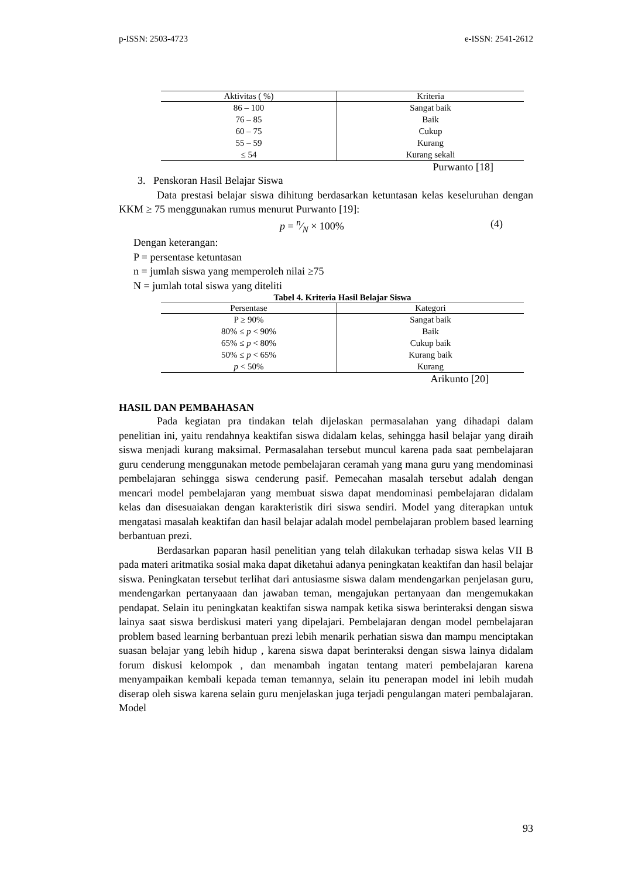p-ISSN: 2503-4723 e-ISSN: 2541-2612
| Aktivitas ( %) | Kriteria |
| --- | --- |
| 86 – 100 | Sangat baik |
| 76 – 85 | Baik |
| 60 – 75 | Cukup |
| 55 – 59 | Kurang |
| ≤ 54 | Kurang sekali |
Purwanto [18]
3. Penskoran Hasil Belajar Siswa
Data prestasi belajar siswa dihitung berdasarkan ketuntasan kelas keseluruhan dengan KKM ≥ 75 menggunakan rumus menurut Purwanto [19]:
p = n⁄N × 100% (4)
Dengan keterangan:
P = persentase ketuntasan
n = jumlah siswa yang memperoleh nilai ≥75
N = jumlah total siswa yang diteliti
Tabel 4. Kriteria Hasil Belajar Siswa
| Persentase | Kategori |
| --- | --- |
| P ≥ 90% | Sangat baik |
| 80% ≤ p < 90% | Baik |
| 65% ≤ p < 80% | Cukup baik |
| 50% ≤ p < 65% | Kurang baik |
| p < 50% | Kurang |
Arikunto [20]
HASIL DAN PEMBAHASAN
Pada kegiatan pra tindakan telah dijelaskan permasalahan yang dihadapi dalam penelitian ini, yaitu rendahnya keaktifan siswa didalam kelas, sehingga hasil belajar yang diraih siswa menjadi kurang maksimal. Permasalahan tersebut muncul karena pada saat pembelajaran guru cenderung menggunakan metode pembelajaran ceramah yang mana guru yang mendominasi pembelajaran sehingga siswa cenderung pasif. Pemecahan masalah tersebut adalah dengan mencari model pembelajaran yang membuat siswa dapat mendominasi pembelajaran didalam kelas dan disesuaiakan dengan karakteristik diri siswa sendiri. Model yang diterapkan untuk mengatasi masalah keaktifan dan hasil belajar adalah model pembelajaran problem based learning berbantuan prezi.
Berdasarkan paparan hasil penelitian yang telah dilakukan terhadap siswa kelas VII B pada materi aritmatika sosial maka dapat diketahui adanya peningkatan keaktifan dan hasil belajar siswa. Peningkatan tersebut terlihat dari antusiasme siswa dalam mendengarkan penjelasan guru, mendengarkan pertanyaaan dan jawaban teman, mengajukan pertanyaan dan mengemukakan pendapat. Selain itu peningkatan keaktifan siswa nampak ketika siswa berinteraksi dengan siswa lainya saat siswa berdiskusi materi yang dipelajari. Pembelajaran dengan model pembelajaran problem based learning berbantuan prezi lebih menarik perhatian siswa dan mampu menciptakan suasan belajar yang lebih hidup , karena siswa dapat berinteraksi dengan siswa lainya didalam forum diskusi kelompok , dan menambah ingatan tentang materi pembelajaran karena menyampaikan kembali kepada teman temannya, selain itu penerapan model ini lebih mudah diserap oleh siswa karena selain guru menjelaskan juga terjadi pengulangan materi pembalajaran. Model
93